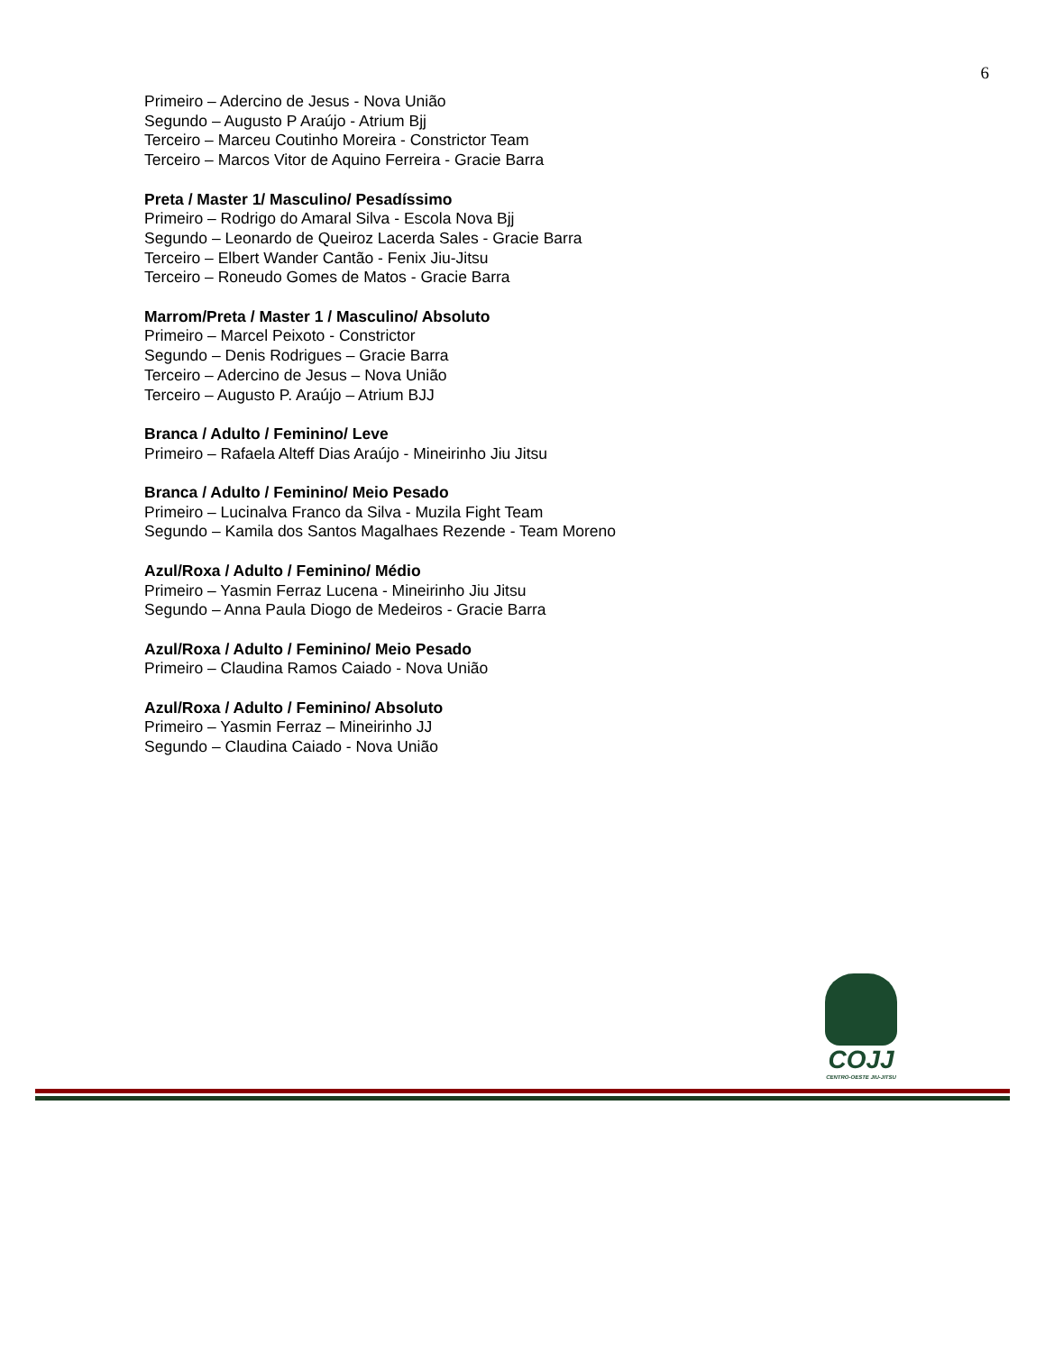6
Primeiro – Adercino de Jesus - Nova União
Segundo – Augusto P Araújo - Atrium Bjj
Terceiro – Marceu Coutinho Moreira - Constrictor Team
Terceiro – Marcos Vitor de Aquino Ferreira - Gracie Barra
Preta / Master 1/ Masculino/ Pesadíssimo
Primeiro – Rodrigo do Amaral Silva - Escola Nova Bjj
Segundo – Leonardo de Queiroz Lacerda Sales - Gracie Barra
Terceiro – Elbert Wander Cantão - Fenix Jiu-Jitsu
Terceiro – Roneudo Gomes de Matos - Gracie Barra
Marrom/Preta / Master 1 / Masculino/ Absoluto
Primeiro – Marcel Peixoto - Constrictor
Segundo – Denis Rodrigues – Gracie Barra
Terceiro – Adercino de Jesus – Nova União
Terceiro – Augusto P. Araújo – Atrium BJJ
Branca / Adulto / Feminino/ Leve
Primeiro – Rafaela Alteff Dias Araújo - Mineirinho Jiu Jitsu
Branca / Adulto / Feminino/ Meio Pesado
Primeiro – Lucinalva Franco da Silva - Muzila Fight Team
Segundo – Kamila dos Santos Magalhaes Rezende - Team Moreno
Azul/Roxa / Adulto / Feminino/ Médio
Primeiro – Yasmin Ferraz Lucena - Mineirinho Jiu Jitsu
Segundo – Anna Paula Diogo de Medeiros - Gracie Barra
Azul/Roxa / Adulto / Feminino/ Meio Pesado
Primeiro – Claudina Ramos Caiado - Nova União
Azul/Roxa / Adulto / Feminino/ Absoluto
Primeiro – Yasmin Ferraz – Mineirinho JJ
Segundo – Claudina Caiado - Nova União
COJJ
CENTRO-OESTE JIU-JITSU